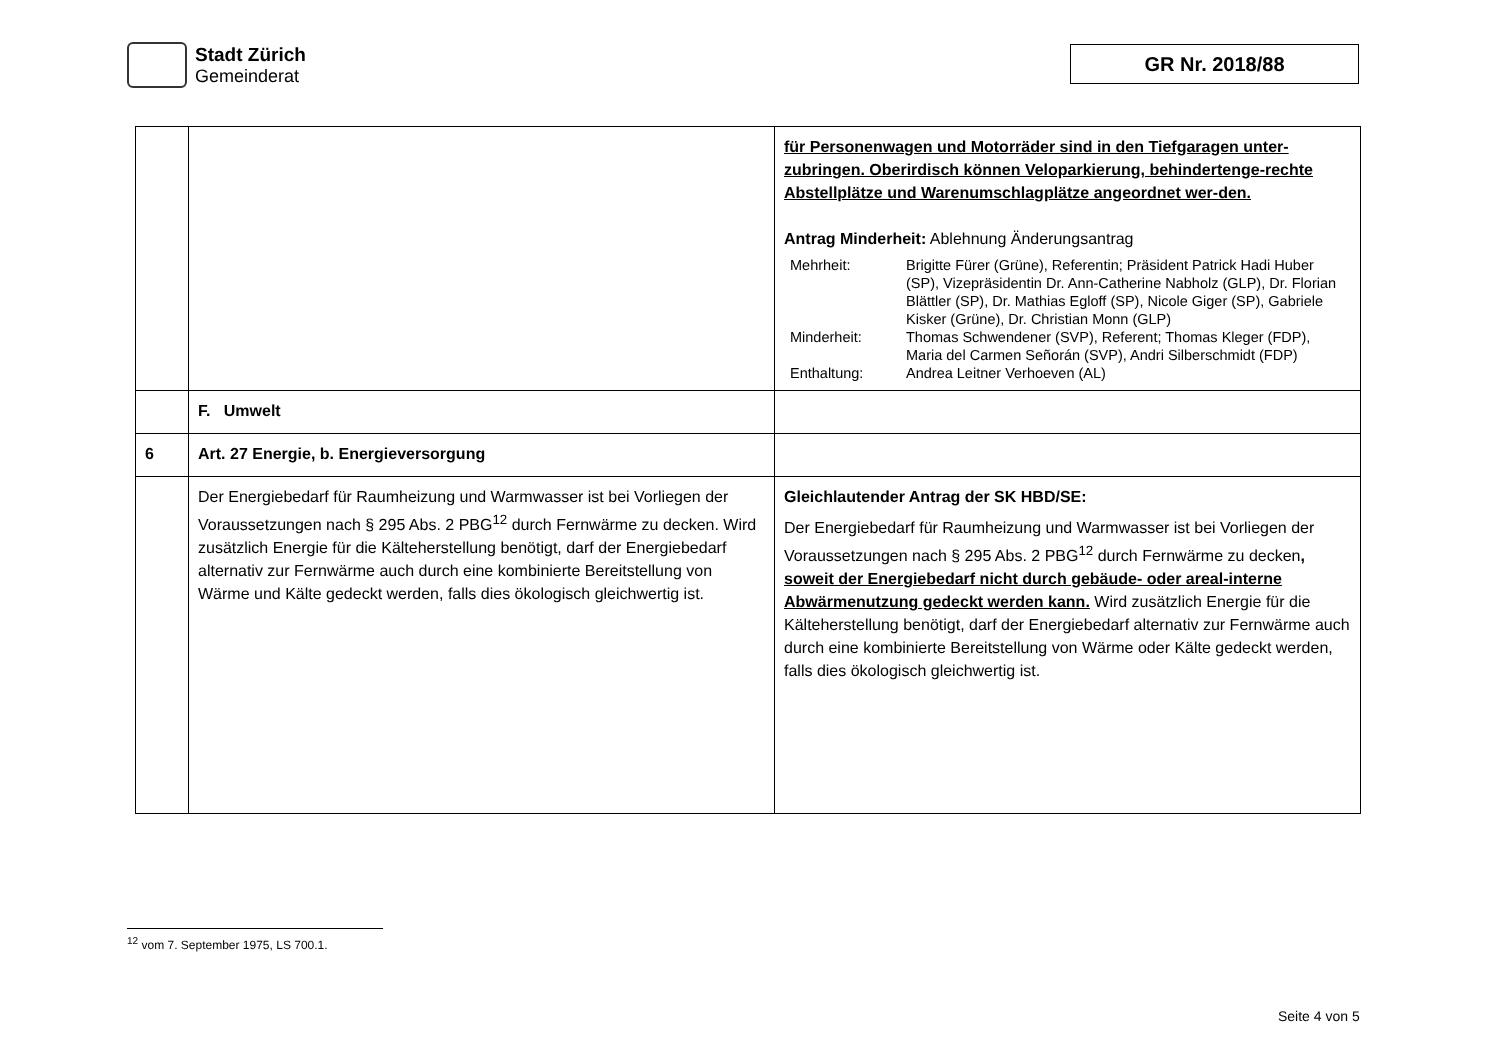Stadt Zürich
Gemeinderat
GR Nr. 2018/88
| | | für Personenwagen und Motorräder sind in den Tiefgaragen unter-zubringen. Oberirdisch können Veloparkierung, behindertenge-rechte Abstellplätze und Warenumschlagplätze angeordnet wer-den. Antrag Minderheit: Ablehnung Änderungsantrag / Mehrheit: / Brigitte Fürer (Grüne), Referentin; Präsident Patrick Hadi Huber (SP), Vizepräsidentin Dr. Ann-Catherine Nabholz (GLP), Dr. Florian Blättler (SP), Dr. Mathias Egloff (SP), Nicole Giger (SP), Gabriele Kisker (Grüne), Dr. Christian Monn (GLP) / / Minderheit: / Thomas Schwendener (SVP), Referent; Thomas Kleger (FDP), Maria del Carmen Señorán (SVP), Andri Silberschmidt (FDP) / / Enthaltung: / Andrea Leitner Verhoeven (AL) / |
| | F. Umwelt | |
| 6 | Art. 27 Energie, b. Energieversorgung | |
| | Der Energiebedarf für Raumheizung und Warmwasser ist bei Vorliegen der Voraussetzungen nach § 295 Abs. 2 PBG<sup>12</sup> durch Fernwärme zu decken. Wird zusätzlich Energie für die Kälteherstellung benötigt, darf der Energiebedarf alternativ zur Fernwärme auch durch eine kombinierte Bereitstellung von Wärme und Kälte gedeckt werden, falls dies ökologisch gleichwertig ist. | Gleichlautender Antrag der SK HBD/SE: Der Energiebedarf für Raumheizung und Warmwasser ist bei Vorliegen der Voraussetzungen nach § 295 Abs. 2 PBG<sup>12</sup> durch Fernwärme zu decken , soweit der Energiebedarf nicht durch gebäude- oder areal-interne Abwärmenutzung gedeckt werden kann. Wird zusätzlich Energie für die Kälteherstellung benötigt, darf der Energiebedarf alternativ zur Fernwärme auch durch eine kombinierte Bereitstellung von Wärme oder Kälte gedeckt werden, falls dies ökologisch gleichwertig ist. |
<sup>12</sup> vom 7. September 1975, LS 700.1.
Seite 4 von 5